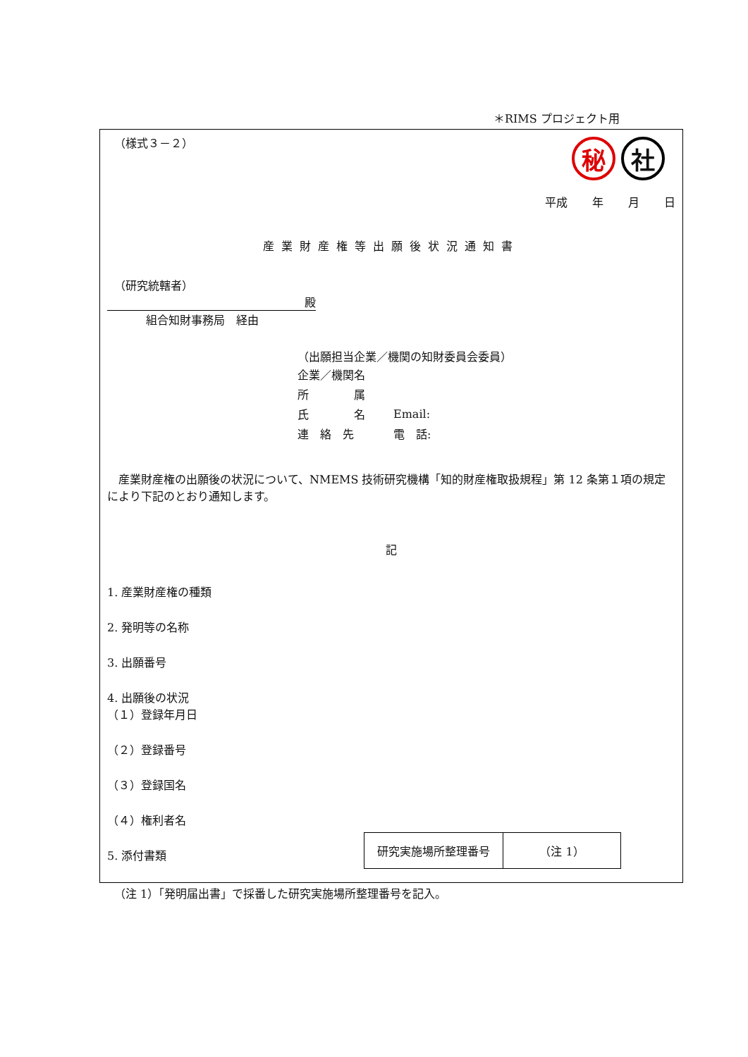＊RIMS プロジェクト用
（様式３－２）
秘 社
平成 年 月 日
産業財産権等出願後状況通知書
（研究統轄者）
殿
組合知財事務局　経由
（出願担当企業／機関の知財委員会委員）
| 企業／機関名 | |
| 所 属 | |
| 氏 名 | Email: |
| 連 絡 先 | 電 話: |
　産業財産権の出願後の状況について、NMEMS 技術研究機構「知的財産権取扱規程」第 12 条第１項の規定により下記のとおり通知します。
記
1. 産業財産権の種類
2. 発明等の名称
3. 出願番号
4. 出願後の状況
（１）登録年月日
（２）登録番号
（３）登録国名
（４）権利者名
5. 添付書類
| 研究実施場所整理番号 | （注 1） |
（注 1）「発明届出書」で採番した研究実施場所整理番号を記入。